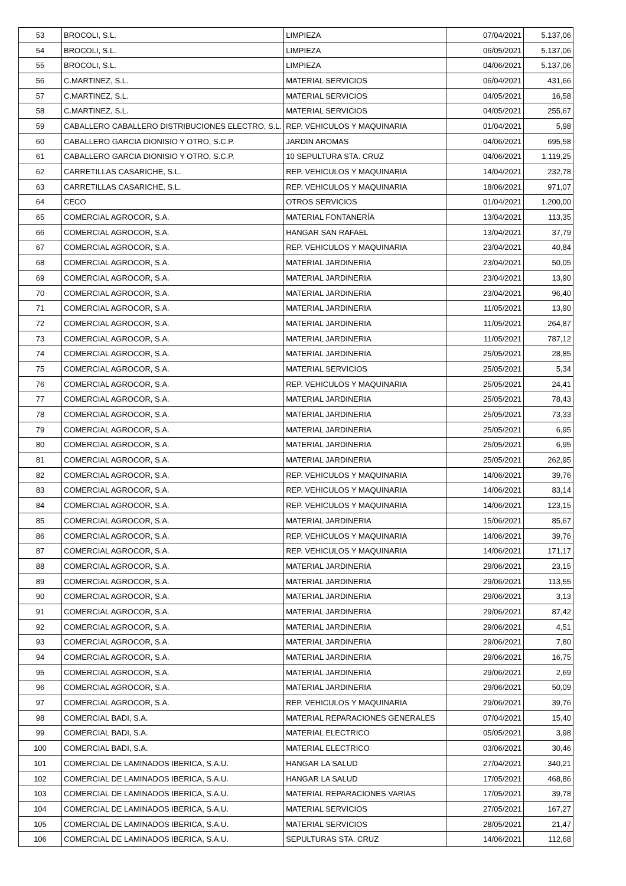| 53 | BROCOLI, S.L. | LIMPIEZA | 07/04/2021 | 5.137,06 |
| 54 | BROCOLI, S.L. | LIMPIEZA | 06/05/2021 | 5.137,06 |
| 55 | BROCOLI, S.L. | LIMPIEZA | 04/06/2021 | 5.137,06 |
| 56 | C.MARTINEZ, S.L. | MATERIAL SERVICIOS | 06/04/2021 | 431,66 |
| 57 | C.MARTINEZ, S.L. | MATERIAL SERVICIOS | 04/05/2021 | 16,58 |
| 58 | C.MARTINEZ, S.L. | MATERIAL SERVICIOS | 04/05/2021 | 255,67 |
| 59 | CABALLERO CABALLERO DISTRIBUCIONES ELECTRO, S.L. | REP. VEHICULOS Y MAQUINARIA | 01/04/2021 | 5,98 |
| 60 | CABALLERO GARCIA DIONISIO Y OTRO, S.C.P. | JARDIN AROMAS | 04/06/2021 | 695,58 |
| 61 | CABALLERO GARCIA DIONISIO Y OTRO, S.C.P. | 10 SEPULTURA STA. CRUZ | 04/06/2021 | 1.119,25 |
| 62 | CARRETILLAS CASARICHE, S.L. | REP. VEHICULOS Y MAQUINARIA | 14/04/2021 | 232,78 |
| 63 | CARRETILLAS CASARICHE, S.L. | REP. VEHICULOS Y MAQUINARIA | 18/06/2021 | 971,07 |
| 64 | CECO | OTROS SERVICIOS | 01/04/2021 | 1.200,00 |
| 65 | COMERCIAL AGROCOR, S.A. | MATERIAL FONTANERÍA | 13/04/2021 | 113,35 |
| 66 | COMERCIAL AGROCOR, S.A. | HANGAR SAN RAFAEL | 13/04/2021 | 37,79 |
| 67 | COMERCIAL AGROCOR, S.A. | REP. VEHICULOS Y MAQUINARIA | 23/04/2021 | 40,84 |
| 68 | COMERCIAL AGROCOR, S.A. | MATERIAL JARDINERIA | 23/04/2021 | 50,05 |
| 69 | COMERCIAL AGROCOR, S.A. | MATERIAL JARDINERIA | 23/04/2021 | 13,90 |
| 70 | COMERCIAL AGROCOR, S.A. | MATERIAL JARDINERIA | 23/04/2021 | 96,40 |
| 71 | COMERCIAL AGROCOR, S.A. | MATERIAL JARDINERIA | 11/05/2021 | 13,90 |
| 72 | COMERCIAL AGROCOR, S.A. | MATERIAL JARDINERIA | 11/05/2021 | 264,87 |
| 73 | COMERCIAL AGROCOR, S.A. | MATERIAL JARDINERIA | 11/05/2021 | 787,12 |
| 74 | COMERCIAL AGROCOR, S.A. | MATERIAL JARDINERIA | 25/05/2021 | 28,85 |
| 75 | COMERCIAL AGROCOR, S.A. | MATERIAL SERVICIOS | 25/05/2021 | 5,34 |
| 76 | COMERCIAL AGROCOR, S.A. | REP. VEHICULOS Y MAQUINARIA | 25/05/2021 | 24,41 |
| 77 | COMERCIAL AGROCOR, S.A. | MATERIAL JARDINERIA | 25/05/2021 | 78,43 |
| 78 | COMERCIAL AGROCOR, S.A. | MATERIAL JARDINERIA | 25/05/2021 | 73,33 |
| 79 | COMERCIAL AGROCOR, S.A. | MATERIAL JARDINERIA | 25/05/2021 | 6,95 |
| 80 | COMERCIAL AGROCOR, S.A. | MATERIAL JARDINERIA | 25/05/2021 | 6,95 |
| 81 | COMERCIAL AGROCOR, S.A. | MATERIAL JARDINERIA | 25/05/2021 | 262,95 |
| 82 | COMERCIAL AGROCOR, S.A. | REP. VEHICULOS Y MAQUINARIA | 14/06/2021 | 39,76 |
| 83 | COMERCIAL AGROCOR, S.A. | REP. VEHICULOS Y MAQUINARIA | 14/06/2021 | 83,14 |
| 84 | COMERCIAL AGROCOR, S.A. | REP. VEHICULOS Y MAQUINARIA | 14/06/2021 | 123,15 |
| 85 | COMERCIAL AGROCOR, S.A. | MATERIAL JARDINERIA | 15/06/2021 | 85,67 |
| 86 | COMERCIAL AGROCOR, S.A. | REP. VEHICULOS Y MAQUINARIA | 14/06/2021 | 39,76 |
| 87 | COMERCIAL AGROCOR, S.A. | REP. VEHICULOS Y MAQUINARIA | 14/06/2021 | 171,17 |
| 88 | COMERCIAL AGROCOR, S.A. | MATERIAL JARDINERIA | 29/06/2021 | 23,15 |
| 89 | COMERCIAL AGROCOR, S.A. | MATERIAL JARDINERIA | 29/06/2021 | 113,55 |
| 90 | COMERCIAL AGROCOR, S.A. | MATERIAL JARDINERIA | 29/06/2021 | 3,13 |
| 91 | COMERCIAL AGROCOR, S.A. | MATERIAL JARDINERIA | 29/06/2021 | 87,42 |
| 92 | COMERCIAL AGROCOR, S.A. | MATERIAL JARDINERIA | 29/06/2021 | 4,51 |
| 93 | COMERCIAL AGROCOR, S.A. | MATERIAL JARDINERIA | 29/06/2021 | 7,80 |
| 94 | COMERCIAL AGROCOR, S.A. | MATERIAL JARDINERIA | 29/06/2021 | 16,75 |
| 95 | COMERCIAL AGROCOR, S.A. | MATERIAL JARDINERIA | 29/06/2021 | 2,69 |
| 96 | COMERCIAL AGROCOR, S.A. | MATERIAL JARDINERIA | 29/06/2021 | 50,09 |
| 97 | COMERCIAL AGROCOR, S.A. | REP. VEHICULOS Y MAQUINARIA | 29/06/2021 | 39,76 |
| 98 | COMERCIAL BADI, S.A. | MATERIAL REPARACIONES GENERALES | 07/04/2021 | 15,40 |
| 99 | COMERCIAL BADI, S.A. | MATERIAL ELECTRICO | 05/05/2021 | 3,98 |
| 100 | COMERCIAL BADI, S.A. | MATERIAL ELECTRICO | 03/06/2021 | 30,46 |
| 101 | COMERCIAL DE LAMINADOS IBERICA, S.A.U. | HANGAR LA SALUD | 27/04/2021 | 340,21 |
| 102 | COMERCIAL DE LAMINADOS IBERICA, S.A.U. | HANGAR LA SALUD | 17/05/2021 | 468,86 |
| 103 | COMERCIAL DE LAMINADOS IBERICA, S.A.U. | MATERIAL REPARACIONES VARIAS | 17/05/2021 | 39,78 |
| 104 | COMERCIAL DE LAMINADOS IBERICA, S.A.U. | MATERIAL SERVICIOS | 27/05/2021 | 167,27 |
| 105 | COMERCIAL DE LAMINADOS IBERICA, S.A.U. | MATERIAL SERVICIOS | 28/05/2021 | 21,47 |
| 106 | COMERCIAL DE LAMINADOS IBERICA, S.A.U. | SEPULTURAS STA. CRUZ | 14/06/2021 | 112,68 |